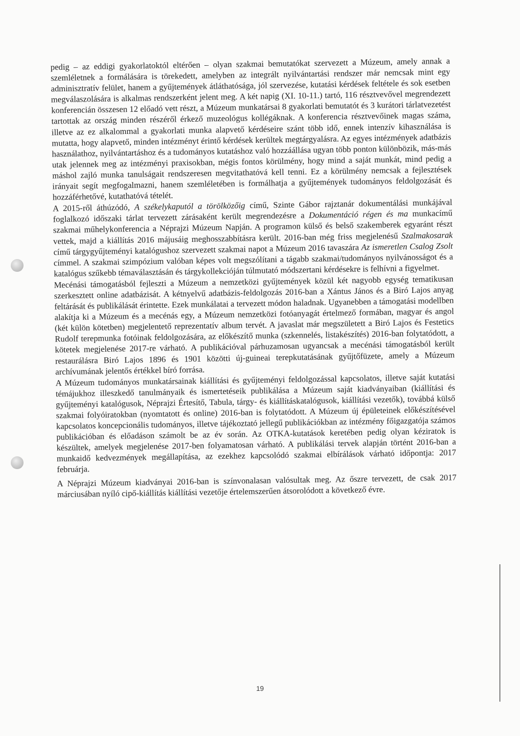pedig – az eddigi gyakorlatoktól eltérően – olyan szakmai bemutatókat szervezett a Múzeum, amely annak a szemléletnek a formálására is törekedett, amelyben az integrált nyilvántartási rendszer már nemcsak mint egy adminisztratív felület, hanem a gyűjtemények átláthatósága, jól szervezése, kutatási kérdések feltétele és sok esetben megválaszolására is alkalmas rendszerként jelent meg. A két napig (XI. 10-11.) tartó, 116 résztvevővel megrendezett konferencián összesen 12 előadó vett részt, a Múzeum munkatársai 8 gyakorlati bemutatót és 3 kurátori tárlatvezetést tartottak az ország minden részéről érkező muzeológus kollégáknak. A konferencia résztvevőinek magas száma, illetve az ez alkalommal a gyakorlati munka alapvető kérdéseire szánt több idő, ennek intenzív kihasználása is mutatta, hogy alapvető, minden intézményt érintő kérdések kerültek megtárgyalásra. Az egyes intézmények adatbázis használathoz, nyilvántartáshoz és a tudományos kutatáshoz való hozzáállása ugyan több ponton különbözik, más-más utak jelennek meg az intézményi praxisokban, mégis fontos körülmény, hogy mind a saját munkát, mind pedig a máshol zajló munka tanulságait rendszeresen megvitathatóvá kell tenni. Ez a körülmény nemcsak a fejlesztések irányait segít megfogalmazni, hanem szemléletében is formálhatja a gyűjtemények tudományos feldolgozását és hozzáférhetővé, kutathatóvá tételét.
A 2015-ről áthúzódó, A székelykaputól a törölközőig című, Szinte Gábor rajztanár dokumentálási munkájával foglalkozó időszaki tárlat tervezett zárásaként került megrendezésre a Dokumentáció régen és ma munkacímű szakmai műhelykonferencia a Néprajzi Múzeum Napján. A programon külső és belső szakemberek egyaránt részt vettek, majd a kiállítás 2016 májusáig meghosszabbításra került. 2016-ban még friss megjelenésű Szalmakosarak című tárgygyűjteményi katalógushoz szervezett szakmai napot a Múzeum 2016 tavaszára Az ismeretlen Csalog Zsolt címmel. A szakmai szimpózium valóban képes volt megszólítani a tágabb szakmai/tudományos nyilvánosságot és a katalógus szűkebb témaválasztásán és tárgykollekcióján túlmutató módszertani kérdésekre is felhívni a figyelmet.
Mecénási támogatásból fejleszti a Múzeum a nemzetközi gyűjtemények közül két nagyobb egység tematikusan szerkesztett online adatbázisát. A kétnyelvű adatbázis-feldolgozás 2016-ban a Xántus János és a Biró Lajos anyag feltárását és publikálását érintette. Ezek munkálatai a tervezett módon haladnak. Ugyanebben a támogatási modellben alakítja ki a Múzeum és a mecénás egy, a Múzeum nemzetközi fotóanyagát értelmező formában, magyar és angol (két külön kötetben) megjelentető reprezentatív album tervét. A javaslat már megszületett a Biró Lajos és Festetics Rudolf terepmunka fotóinak feldolgozására, az előkészítő munka (szkennelés, listakészítés) 2016-ban folytatódott, a kötetek megjelenése 2017-re várható. A publikációval párhuzamosan ugyancsak a mecénási támogatásból került restaurálásra Biró Lajos 1896 és 1901 közötti új-guineai terepkutatásának gyűjtőfüzete, amely a Múzeum archívumának jelentős értékkel bíró forrása.
A Múzeum tudományos munkatársainak kiállítási és gyűjteményi feldolgozással kapcsolatos, illetve saját kutatási témájukhoz illeszkedő tanulmányaik és ismertetéseik publikálása a Múzeum saját kiadványaiban (kiállítási és gyűjteményi katalógusok, Néprajzi Értesítő, Tabula, tárgy- és kiállításkatalógusok, kiállítási vezetők), továbbá külső szakmai folyóiratokban (nyomtatott és online) 2016-ban is folytatódott. A Múzeum új épületeinek előkészítésével kapcsolatos koncepcionális tudományos, illetve tájékoztató jellegű publikációkban az intézmény főigazgatója számos publikációban és előadáson számolt be az év során. Az OTKA-kutatások keretében pedig olyan kéziratok is készültek, amelyek megjelenése 2017-ben folyamatosan várható. A publikálási tervek alapján történt 2016-ban a munkaidő kedvezmények megállapítása, az ezekhez kapcsolódó szakmai elbírálások várható időpontja: 2017 februárja.
A Néprajzi Múzeum kiadványai 2016-ban is színvonalasan valósultak meg. Az őszre tervezett, de csak 2017 márciusában nyíló cipő-kiállítás kiállítási vezetője értelemszerűen átsorolódott a következő évre.
19